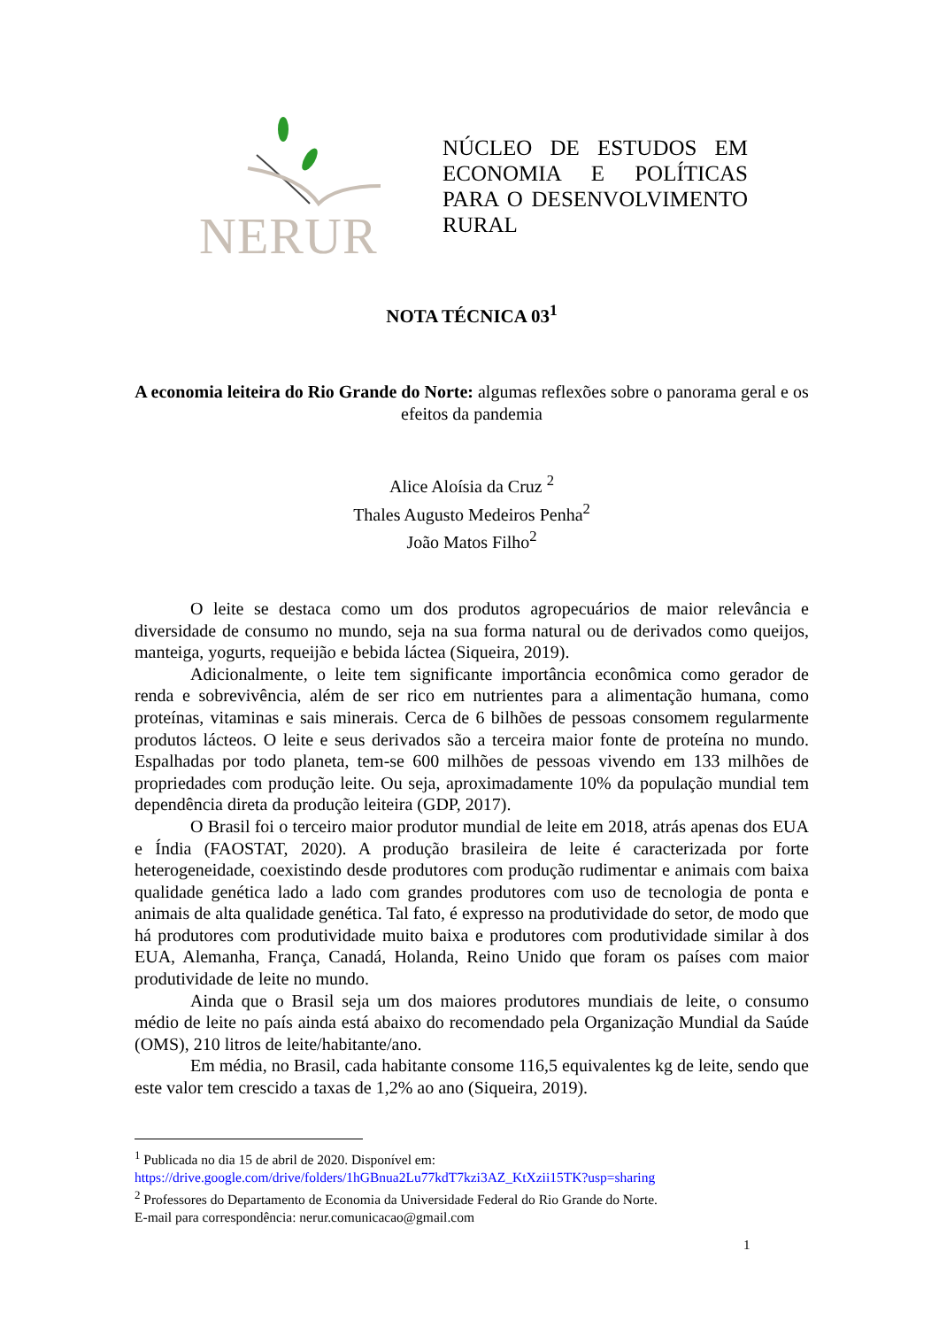NERUR
NÚCLEO DE ESTUDOS EM ECONOMIA E POLÍTICAS PARA O DESENVOLVIMENTO RURAL
NOTA TÉCNICA 03<sup>1</sup>
A economia leiteira do Rio Grande do Norte: algumas reflexões sobre o panorama geral e os efeitos da pandemia
Alice Aloísia da Cruz <sup>2</sup>
Thales Augusto Medeiros Penha<sup>2</sup>
João Matos Filho<sup>2</sup>
O leite se destaca como um dos produtos agropecuários de maior relevância e diversidade de consumo no mundo, seja na sua forma natural ou de derivados como queijos, manteiga, yogurts, requeijão e bebida láctea (Siqueira, 2019).
Adicionalmente, o leite tem significante importância econômica como gerador de renda e sobrevivência, além de ser rico em nutrientes para a alimentação humana, como proteínas, vitaminas e sais minerais. Cerca de 6 bilhões de pessoas consomem regularmente produtos lácteos. O leite e seus derivados são a terceira maior fonte de proteína no mundo. Espalhadas por todo planeta, tem-se 600 milhões de pessoas vivendo em 133 milhões de propriedades com produção leite. Ou seja, aproximadamente 10% da população mundial tem dependência direta da produção leiteira (GDP, 2017).
O Brasil foi o terceiro maior produtor mundial de leite em 2018, atrás apenas dos EUA e Índia (FAOSTAT, 2020). A produção brasileira de leite é caracterizada por forte heterogeneidade, coexistindo desde produtores com produção rudimentar e animais com baixa qualidade genética lado a lado com grandes produtores com uso de tecnologia de ponta e animais de alta qualidade genética. Tal fato, é expresso na produtividade do setor, de modo que há produtores com produtividade muito baixa e produtores com produtividade similar à dos EUA, Alemanha, França, Canadá, Holanda, Reino Unido que foram os países com maior produtividade de leite no mundo.
Ainda que o Brasil seja um dos maiores produtores mundiais de leite, o consumo médio de leite no país ainda está abaixo do recomendado pela Organização Mundial da Saúde (OMS), 210 litros de leite/habitante/ano.
Em média, no Brasil, cada habitante consome 116,5 equivalentes kg de leite, sendo que este valor tem crescido a taxas de 1,2% ao ano (Siqueira, 2019).
<sup>1</sup> Publicada no dia 15 de abril de 2020. Disponível em:
https://drive.google.com/drive/folders/1hGBnua2Lu77kdT7kzi3AZ_KtXzii15TK?usp=sharing
<sup>2</sup> Professores do Departamento de Economia da Universidade Federal do Rio Grande do Norte.
E-mail para correspondência: nerur.comunicacao@gmail.com
1